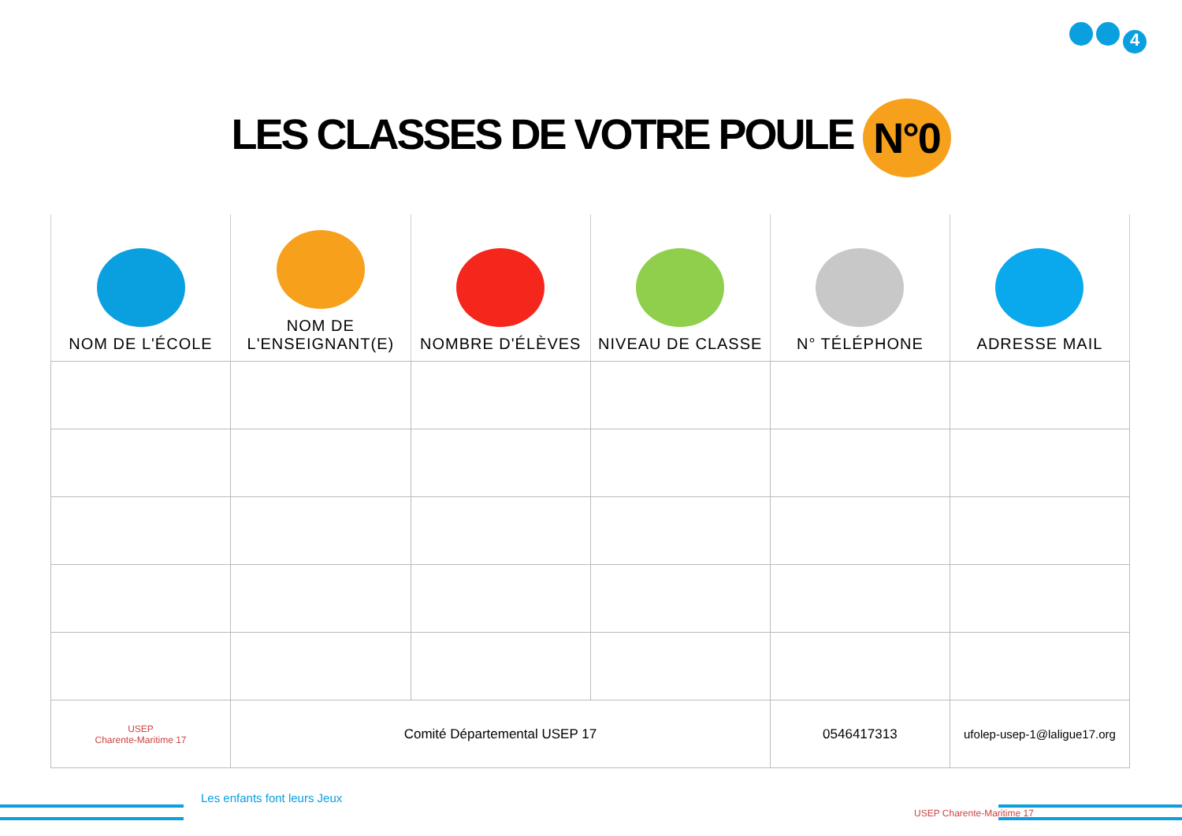4
LES CLASSES DE VOTRE POULE N°0
| NOM DE L'ÉCOLE | NOM DE L'ENSEIGNANT(E) | NOMBRE D'ÉLÈVES | NIVEAU DE CLASSE | N° TÉLÉPHONE | ADRESSE MAIL |
| --- | --- | --- | --- | --- | --- |
| USEP Charente-Maritime 17 | Comité Départemental USEP 17 | | | 0546417313 | ufolep-usep-1@laligue17.org |
Les enfants font leurs Jeux
USEP Charente-Maritime 17